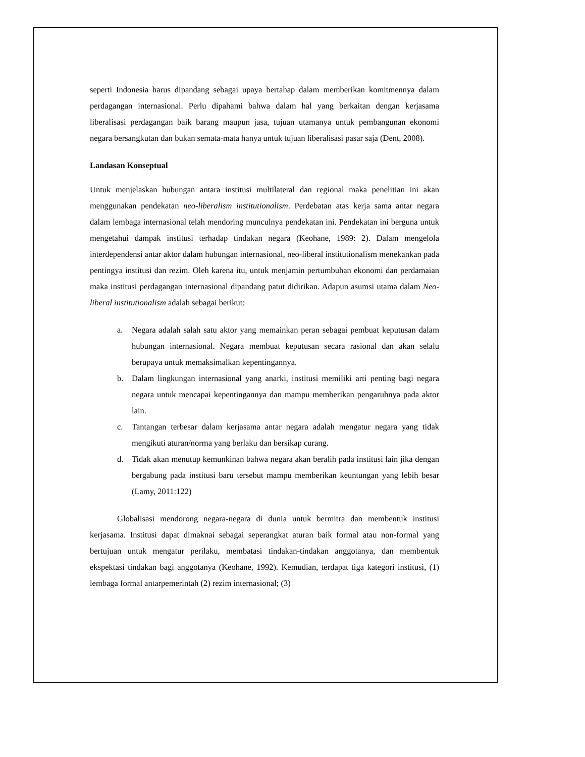seperti Indonesia harus dipandang sebagai upaya bertahap dalam memberikan komitmennya dalam perdagangan internasional. Perlu dipahami bahwa dalam hal yang berkaitan dengan kerjasama liberalisasi perdagangan baik barang maupun jasa, tujuan utamanya untuk pembangunan ekonomi negara bersangkutan dan bukan semata-mata hanya untuk tujuan liberalisasi pasar saja (Dent, 2008).
Landasan Konseptual
Untuk menjelaskan hubungan antara institusi multilateral dan regional maka penelitian ini akan menggunakan pendekatan neo-liberalism institutionalism. Perdebatan atas kerja sama antar negara dalam lembaga internasional telah mendoring munculnya pendekatan ini. Pendekatan ini berguna untuk mengetahui dampak institusi terhadap tindakan negara (Keohane, 1989: 2). Dalam mengelola interdependensi antar aktor dalam hubungan internasional, neo-liberal institutionalism menekankan pada pentingya institusi dan rezim. Oleh karena itu, untuk menjamin pertumbuhan ekonomi dan perdamaian maka institusi perdagangan internasional dipandang patut didirikan. Adapun asumsi utama dalam Neo-liberal institutionalism adalah sebagai berikut:
a. Negara adalah salah satu aktor yang memainkan peran sebagai pembuat keputusan dalam hubungan internasional. Negara membuat keputusan secara rasional dan akan selalu berupaya untuk memaksimalkan kepentingannya.
b. Dalam lingkungan internasional yang anarki, institusi memiliki arti penting bagi negara negara untuk mencapai kepentingannya dan mampu memberikan pengaruhnya pada aktor lain.
c. Tantangan terbesar dalam kerjasama antar negara adalah mengatur negara yang tidak mengikuti aturan/norma yang berlaku dan bersikap curang.
d. Tidak akan menutup kemunkinan bahwa negara akan beralih pada institusi lain jika dengan bergabung pada institusi baru tersebut mampu memberikan keuntungan yang lebih besar (Lamy, 2011:122)
Globalisasi mendorong negara-negara di dunia untuk bermitra dan membentuk institusi kerjasama. Institusi dapat dimaknai sebagai seperangkat aturan baik formal atau non-formal yang bertujuan untuk mengatur perilaku, membatasi tindakan-tindakan anggotanya, dan membentuk ekspektasi tindakan bagi anggotanya (Keohane, 1992). Kemudian, terdapat tiga kategori institusi, (1) lembaga formal antarpemerintah (2) rezim internasional; (3)